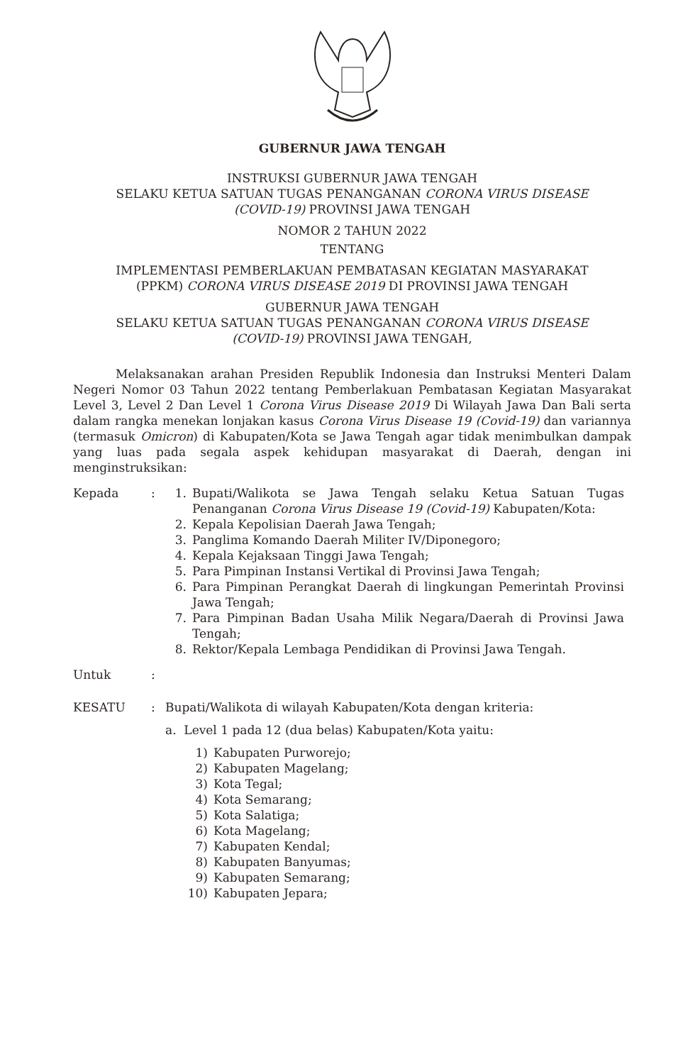GUBERNUR JAWA TENGAH
INSTRUKSI GUBERNUR JAWA TENGAH
SELAKU KETUA SATUAN TUGAS PENANGANAN CORONA VIRUS DISEASE
(COVID-19) PROVINSI JAWA TENGAH
NOMOR 2 TAHUN 2022
TENTANG
IMPLEMENTASI PEMBERLAKUAN PEMBATASAN KEGIATAN MASYARAKAT
(PPKM) CORONA VIRUS DISEASE 2019 DI PROVINSI JAWA TENGAH
GUBERNUR JAWA TENGAH
SELAKU KETUA SATUAN TUGAS PENANGANAN CORONA VIRUS DISEASE
(COVID-19) PROVINSI JAWA TENGAH,
Melaksanakan arahan Presiden Republik Indonesia dan Instruksi Menteri Dalam Negeri Nomor 03 Tahun 2022 tentang Pemberlakuan Pembatasan Kegiatan Masyarakat Level 3, Level 2 Dan Level 1 Corona Virus Disease 2019 Di Wilayah Jawa Dan Bali serta dalam rangka menekan lonjakan kasus Corona Virus Disease 19 (Covid-19) dan variannya (termasuk Omicron) di Kabupaten/Kota se Jawa Tengah agar tidak menimbulkan dampak yang luas pada segala aspek kehidupan masyarakat di Daerah, dengan ini menginstruksikan:
Kepada : 1. Bupati/Walikota se Jawa Tengah selaku Ketua Satuan Tugas Penanganan Corona Virus Disease 19 (Covid-19) Kabupaten/Kota:
2. Kepala Kepolisian Daerah Jawa Tengah;
3. Panglima Komando Daerah Militer IV/Diponegoro;
4. Kepala Kejaksaan Tinggi Jawa Tengah;
5. Para Pimpinan Instansi Vertikal di Provinsi Jawa Tengah;
6. Para Pimpinan Perangkat Daerah di lingkungan Pemerintah Provinsi Jawa Tengah;
7. Para Pimpinan Badan Usaha Milik Negara/Daerah di Provinsi Jawa Tengah;
8. Rektor/Kepala Lembaga Pendidikan di Provinsi Jawa Tengah.
Untuk :
KESATU : Bupati/Walikota di wilayah Kabupaten/Kota dengan kriteria:
a. Level 1 pada 12 (dua belas) Kabupaten/Kota yaitu:
1) Kabupaten Purworejo;
2) Kabupaten Magelang;
3) Kota Tegal;
4) Kota Semarang;
5) Kota Salatiga;
6) Kota Magelang;
7) Kabupaten Kendal;
8) Kabupaten Banyumas;
9) Kabupaten Semarang;
10) Kabupaten Jepara;